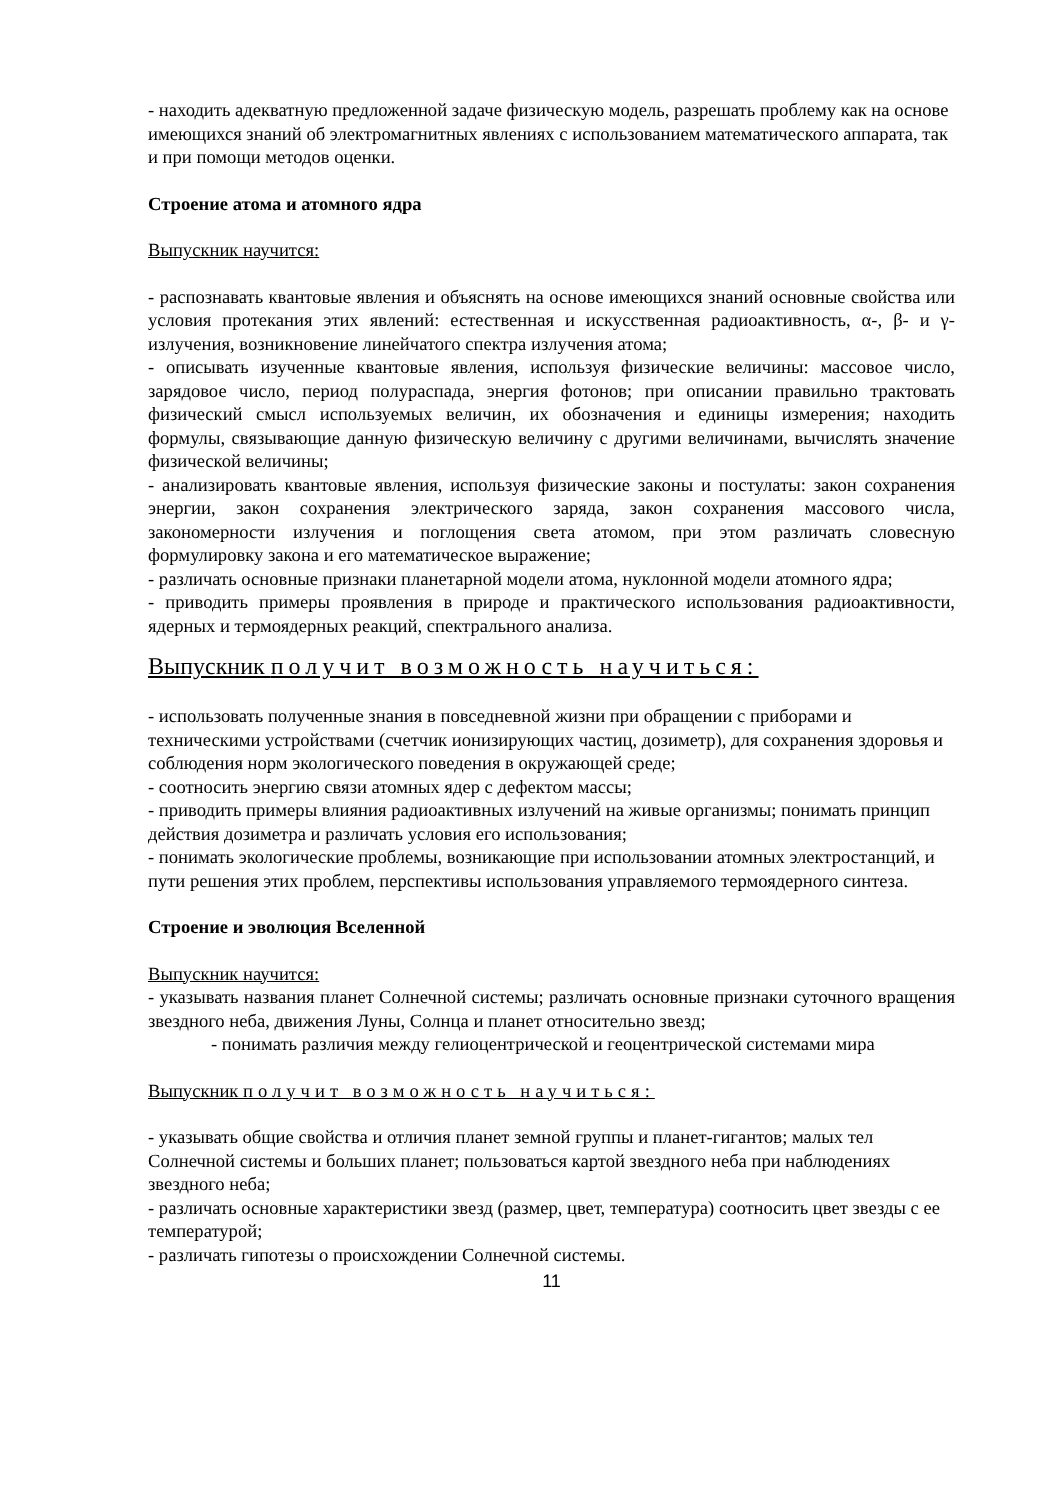- находить адекватную предложенной задаче физическую модель, разрешать проблему как на основе имеющихся знаний об электромагнитных явлениях с использованием математического аппарата, так и при помощи методов оценки.
Строение атома и атомного ядра
Выпускник научится:
- распознавать квантовые явления и объяснять на основе имеющихся знаний основные свойства или условия протекания этих явлений: естественная и искусственная радиоактивность, α-, β- и γ-излучения, возникновение линейчатого спектра излучения атома;
- описывать изученные квантовые явления, используя физические величины: массовое число, зарядовое число, период полураспада, энергия фотонов; при описании правильно трактовать физический смысл используемых величин, их обозначения и единицы измерения; находить формулы, связывающие данную физическую величину с другими величинами, вычислять значение физической величины;
- анализировать квантовые явления, используя физические законы и постулаты: закон сохранения энергии, закон сохранения электрического заряда, закон сохранения массового числа, закономерности излучения и поглощения света атомом, при этом различать словесную формулировку закона и его математическое выражение;
- различать основные признаки планетарной модели атома, нуклонной модели атомного ядра;
- приводить примеры проявления в природе и практического использования радиоактивности, ядерных и термоядерных реакций, спектрального анализа.
Выпускник получит возможность научиться:
- использовать полученные знания в повседневной жизни при обращении с приборами и техническими устройствами (счетчик ионизирующих частиц, дозиметр), для сохранения здоровья и соблюдения норм экологического поведения в окружающей среде;
- соотносить энергию связи атомных ядер с дефектом массы;
- приводить примеры влияния радиоактивных излучений на живые организмы; понимать принцип действия дозиметра и различать условия его использования;
- понимать экологические проблемы, возникающие при использовании атомных электростанций, и пути решения этих проблем, перспективы использования управляемого термоядерного синтеза.
Строение и эволюция Вселенной
Выпускник научится:
- указывать названия планет Солнечной системы; различать основные признаки суточного вращения звездного неба, движения Луны, Солнца и планет относительно звезд;
- понимать различия между гелиоцентрической и геоцентрической системами мира
Выпускник получит возможность научиться:
- указывать общие свойства и отличия планет земной группы и планет-гигантов; малых тел Солнечной системы и больших планет; пользоваться картой звездного неба при наблюдениях звездного неба;
- различать основные характеристики звезд (размер, цвет, температура) соотносить цвет звезды с ее температурой;
- различать гипотезы о происхождении Солнечной системы.
11